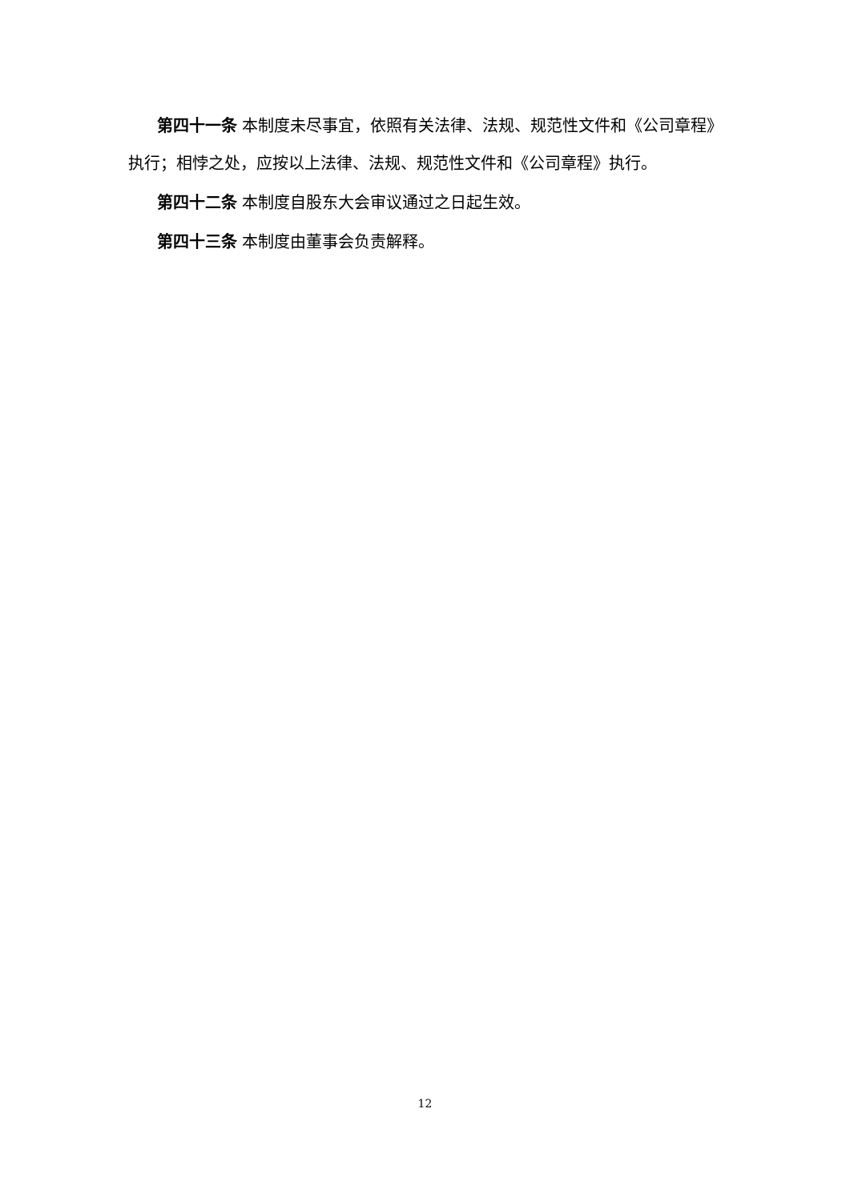第四十一条 本制度未尽事宜，依照有关法律、法规、规范性文件和《公司章程》执行；相悖之处，应按以上法律、法规、规范性文件和《公司章程》执行。
第四十二条 本制度自股东大会审议通过之日起生效。
第四十三条 本制度由董事会负责解释。
12